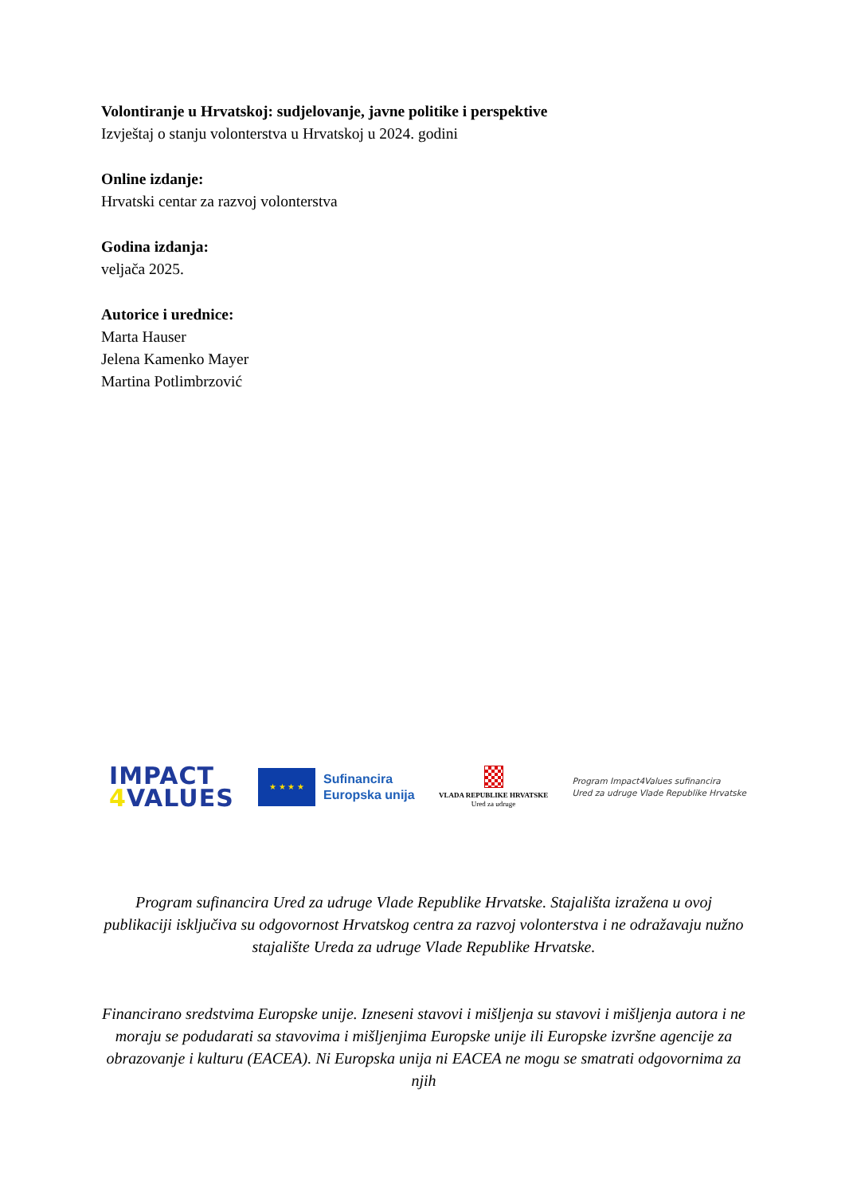Volontiranje u Hrvatskoj: sudjelovanje, javne politike i perspektive
Izvještaj o stanju volonterstva u Hrvatskoj u 2024. godini
Online izdanje:
Hrvatski centar za razvoj volonterstva
Godina izdanja:
veljača 2025.
Autorice i urednice:
Marta Hauser
Jelena Kamenko Mayer
Martina Potlimbrzović
IMPACT
4 VALUES
★ ★ ★ ★
Sufinancira
Europska unija
VLADA REPUBLIKE HRVATSKE
Ured za udruge
Program Impact4Values sufinancira
Ured za udruge Vlade Republike Hrvatske
Program sufinancira Ured za udruge Vlade Republike Hrvatske. Stajališta izražena u ovoj publikaciji isključiva su odgovornost Hrvatskog centra za razvoj volonterstva i ne odražavaju nužno stajalište Ureda za udruge Vlade Republike Hrvatske.
Financirano sredstvima Europske unije. Izneseni stavovi i mišljenja su stavovi i mišljenja autora i ne moraju se podudarati sa stavovima i mišljenjima Europske unije ili Europske izvršne agencije za obrazovanje i kulturu (EACEA). Ni Europska unija ni EACEA ne mogu se smatrati odgovornima za njih